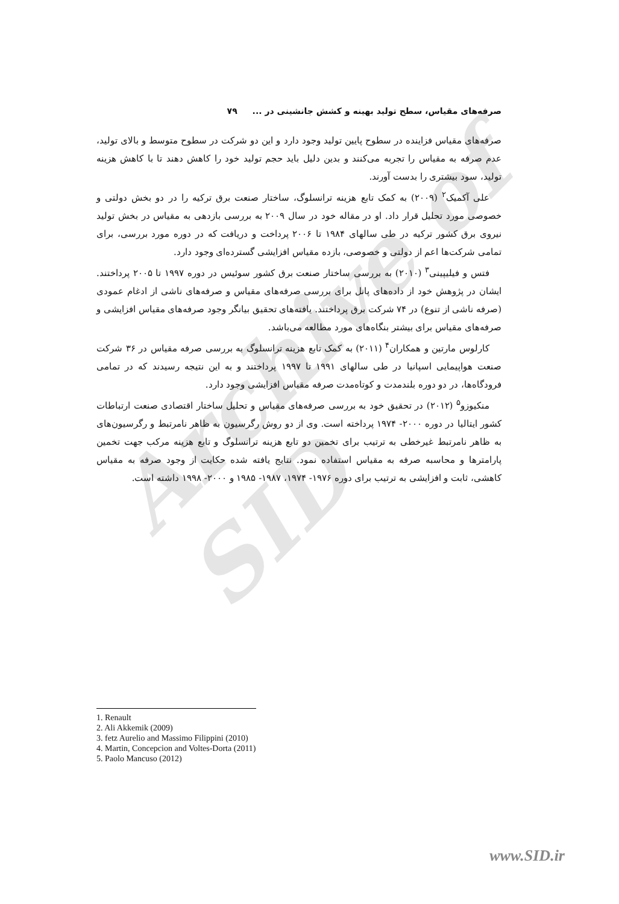Archive of SID
صرفه‌های مقیاس، سطح تولید بهینه و کشش جانشینی در ... ۷۹
صرفه‌های مقیاس فزاینده در سطوح پایین تولید وجود دارد و این دو شرکت در سطوح متوسط و بالای تولید، عدم صرفه به مقیاس را تجربه می‌کنند و بدین دلیل باید حجم تولید خود را کاهش دهند تا با کاهش هزینه تولید، سود بیشتری را بدست آورند.
علی آکمیک<sup>۲</sup> (۲۰۰۹) به کمک تابع هزینه ترانسلوگ، ساختار صنعت برق ترکیه را در دو بخش دولتی و خصوصی مورد تحلیل قرار داد. او در مقاله خود در سال ۲۰۰۹ به بررسی بازدهی به مقیاس در بخش تولید نیروی برق کشور ترکیه در طی سالهای ۱۹۸۴ تا ۲۰۰۶ پرداخت و دریافت که در دوره مورد بررسی، برای تمامی شرکت‌ها اعم از دولتی و خصوصی، بازده مقیاس افزایشی گسترده‌ای وجود دارد.
فتس و فیلیپینی<sup>۳</sup> (۲۰۱۰) به بررسی ساختار صنعت برق کشور سوئیس در دوره ۱۹۹۷ تا ۲۰۰۵ پرداختند. ایشان در پژوهش خود از داده‌های پانل برای بررسی صرفه‌های مقیاس و صرفه‌های ناشی از ادغام عمودی (صرفه ناشی از تنوع) در ۷۴ شرکت برق پرداختند. یافته‌های تحقیق بیانگر وجود صرفه‌های مقیاس افزایشی و صرفه‌های مقیاس برای بیشتر بنگاه‌های مورد مطالعه می‌باشد.
کارلوس مارتین و همکاران<sup>۴</sup> (۲۰۱۱) به کمک تابع هزینه ترانسلوگ به بررسی صرفه مقیاس در ۳۶ شرکت صنعت هواپیمایی اسپانیا در طی سالهای ۱۹۹۱ تا ۱۹۹۷ پرداختند و به این نتیجه رسیدند که در تمامی فرودگاه‌ها، در دو دوره بلندمدت و کوتاه‌مدت صرفه مقیاس افزایشی وجود دارد.
منکیوزو<sup>۵</sup> (۲۰۱۲) در تحقیق خود به بررسی صرفه‌های مقیاس و تحلیل ساختار اقتصادی صنعت ارتباطات کشور ایتالیا در دوره ۲۰۰۰- ۱۹۷۴ پرداخته است. وی از دو روش رگرسیون به ظاهر نامرتبط و رگرسیون‌های به ظاهر نامرتبط غیرخطی به ترتیب برای تخمین دو تابع هزینه ترانسلوگ و تابع هزینه مرکب جهت تخمین پارامترها و محاسبه صرفه به مقیاس استفاده نمود. نتایج یافته شده حکایت از وجود صرفه به مقیاس کاهشی، ثابت و افزایشی به ترتیب برای دوره ۱۹۷۶- ۱۹۷۴، ۱۹۸۷- ۱۹۸۵ و ۲۰۰۰- ۱۹۹۸ داشته است.
1. Renault
2. Ali Akkemik (2009)
3. fetz Aurelio and Massimo Filippini (2010)
4. Martin, Concepcion and Voltes-Dorta (2011)
5. Paolo Mancuso (2012)
www.SID.ir